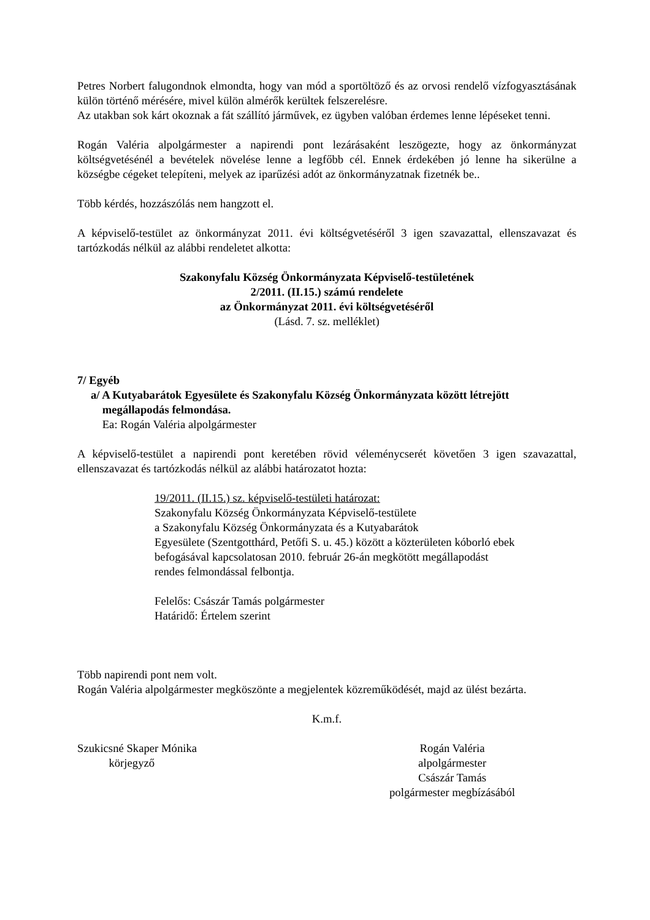Petres Norbert falugondnok elmondta, hogy van mód a sportöltöző és az orvosi rendelő vízfogyasztásának külön történő mérésére, mivel külön almérők kerültek felszerelésre.
Az utakban sok kárt okoznak a fát szállító járművek, ez ügyben valóban érdemes lenne lépéseket tenni.
Rogán Valéria alpolgármester a napirendi pont lezárásaként leszögezte, hogy az önkormányzat költségvetésénél a bevételek növelése lenne a legfőbb cél. Ennek érdekében jó lenne ha sikerülne a községbe cégeket telepíteni, melyek az iparűzési adót az önkormányzatnak fizetnék be..
Több kérdés, hozzászólás nem hangzott el.
A képviselő-testület az önkormányzat 2011. évi költségvetéséről 3 igen szavazattal, ellenszavazat és tartózkodás nélkül az alábbi rendeletet alkotta:
Szakonyfalu Község Önkormányzata Képviselő-testületének
2/2011. (II.15.) számú rendelete
az Önkormányzat 2011. évi költségvetéséről
(Lásd. 7. sz. melléklet)
7/ Egyéb
a/ A Kutyabarátok Egyesülete és Szakonyfalu Község Önkormányzata között létrejött
megállapodás felmondása.
Ea: Rogán Valéria alpolgármester
A képviselő-testület a napirendi pont keretében rövid véleménycserét követően 3 igen szavazattal, ellenszavazat és tartózkodás nélkül az alábbi határozatot hozta:
19/2011. (II.15.) sz. képviselő-testületi határozat:
Szakonyfalu Község Önkormányzata Képviselő-testülete
a Szakonyfalu Község Önkormányzata és a Kutyabarátok
Egyesülete (Szentgotthárd, Petőfi S. u. 45.) között a közterületen kóborló ebek
befogásával kapcsolatosan 2010. február 26-án megkötött megállapodást
rendes felmondással felbontja.
Felelős: Császár Tamás polgármester
Határidő: Értelem szerint
Több napirendi pont nem volt.
Rogán Valéria alpolgármester megköszönte a megjelentek közreműködését, majd az ülést bezárta.
K.m.f.
Szukicsné Skaper Mónika
körjegyző
Rogán Valéria
alpolgármester
Császár Tamás
polgármester megbízásából